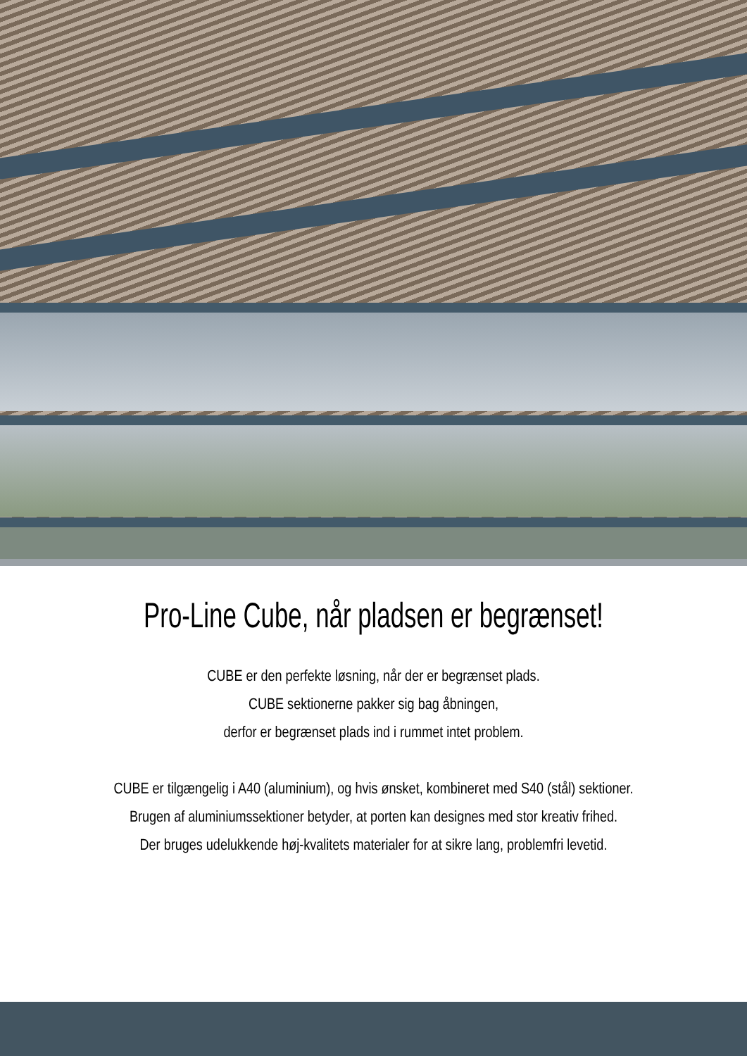Pro-Line Cube, når pladsen er begrænset!
CUBE er den perfekte løsning, når der er begrænset plads.
CUBE sektionerne pakker sig bag åbningen,
derfor er begrænset plads ind i rummet intet problem.
CUBE er tilgængelig i A40 (aluminium), og hvis ønsket, kombineret med S40 (stål) sektioner.
Brugen af aluminiumssektioner betyder, at porten kan designes med stor kreativ frihed.
Der bruges udelukkende høj-kvalitets materialer for at sikre lang, problemfri levetid.